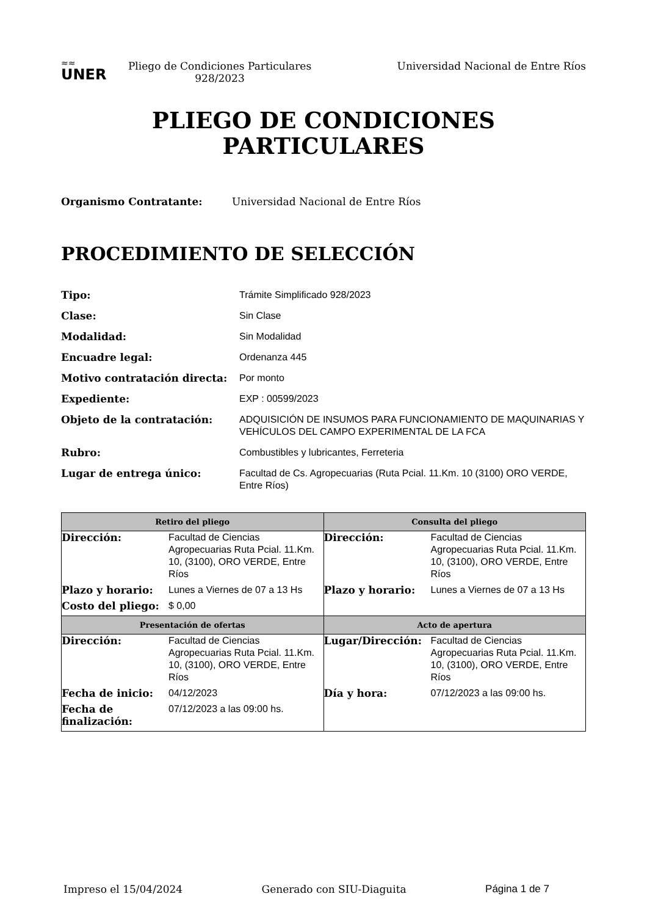≈≈
UNER
Pliego de Condiciones Particulares 928/2023
Universidad Nacional de Entre Ríos
PLIEGO DE CONDICIONES
PARTICULARES
Organismo Contratante: Universidad Nacional de Entre Ríos
PROCEDIMIENTO DE SELECCIÓN
| Tipo: | Trámite Simplificado 928/2023 |
| Clase: | Sin Clase |
| Modalidad: | Sin Modalidad |
| Encuadre legal: | Ordenanza 445 |
| Motivo contratación directa: | Por monto |
| Expediente: | EXP : 00599/2023 |
| Objeto de la contratación: | ADQUISICIÓN DE INSUMOS PARA FUNCIONAMIENTO DE MAQUINARIAS Y VEHÍCULOS DEL CAMPO EXPERIMENTAL DE LA FCA |
| Rubro: | Combustibles y lubricantes, Ferreteria |
| Lugar de entrega único: | Facultad de Cs. Agropecuarias (Ruta Pcial. 11.Km. 10 (3100) ORO VERDE, Entre Ríos) |
| Retiro del pliego | Consulta del pliego |
| --- | --- |
| / Dirección: / Facultad de Ciencias Agropecuarias Ruta Pcial. 11.Km. 10, (3100), ORO VERDE, Entre Ríos / / Plazo y horario: / Lunes a Viernes de 07 a 13 Hs / / Costo del pliego: / $ 0,00 / | / Dirección: / Facultad de Ciencias Agropecuarias Ruta Pcial. 11.Km. 10, (3100), ORO VERDE, Entre Ríos / / Plazo y horario: / Lunes a Viernes de 07 a 13 Hs / |
| Presentación de ofertas | Acto de apertura |
| / Dirección: / Facultad de Ciencias Agropecuarias Ruta Pcial. 11.Km. 10, (3100), ORO VERDE, Entre Ríos / / Fecha de inicio: / 04/12/2023 / / Fecha de finalización: / 07/12/2023 a las 09:00 hs. / | / Lugar/Dirección: / Facultad de Ciencias Agropecuarias Ruta Pcial. 11.Km. 10, (3100), ORO VERDE, Entre Ríos / / Día y hora: / 07/12/2023 a las 09:00 hs. / |
Impreso el 15/04/2024 Generado con SIU-Diaguita Página 1 de 7